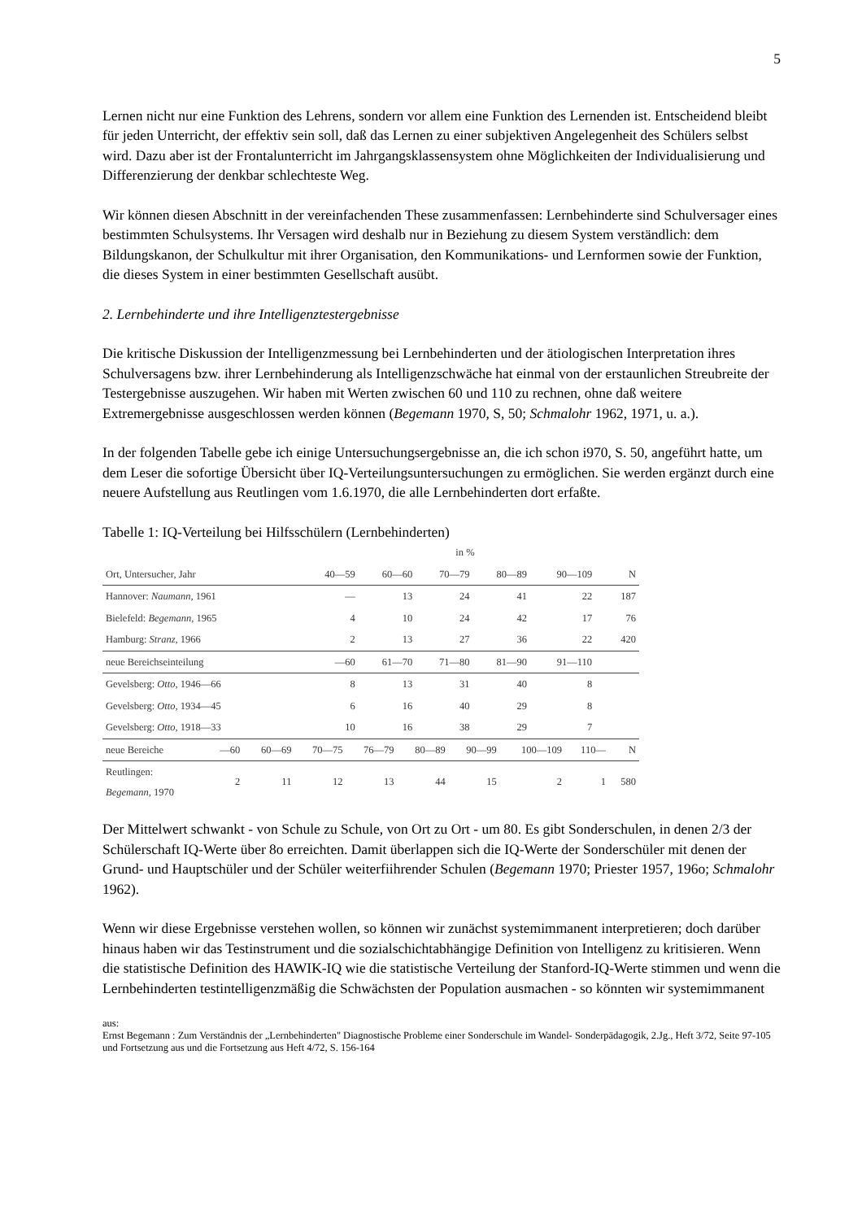5
Lernen nicht nur eine Funktion des Lehrens, sondern vor allem eine Funktion des Lernenden ist. Entscheidend bleibt für jeden Unterricht, der effektiv sein soll, daß das Lernen zu einer subjektiven Angelegenheit des Schülers selbst wird. Dazu aber ist der Frontalunterricht im Jahr­gangsklassensystem ohne Möglichkeiten der Individualisierung und Differenzierung der denkbar schlechteste Weg.
Wir können diesen Abschnitt in der vereinfachenden These zusammenfassen: Lernbehinderte sind Schulversager eines bestimmten Schulsystems. Ihr Versagen wird deshalb nur in Beziehung zu diesem System verständlich: dem Bildungskanon, der Schulkultur mit ihrer Organisation, den Kommunikations- und Lernformen sowie der Funktion, die dieses System in einer bestimmten Gesellschaft ausübt.
2. Lernbehinderte und ihre Intelligenztestergebnisse
Die kritische Diskussion der Intelligenzmessung bei Lernbehinderten und der ätiologischen Interpretation ihres Schulversagens bzw. ihrer Lernbehinderung als Intelligenzschwäche hat einmal von der erstaunlichen Streubreite der Testergebnisse auszugehen. Wir haben mit Werten zwischen 60 und 110 zu rechnen, ohne daß weitere Extremergebnisse ausgeschlossen werden können (Begemann 1970, S, 50; Schmalohr 1962, 1971, u. a.).
In der folgenden Tabelle gebe ich einige Untersuchungsergebnisse an, die ich schon i970, S. 50, angeführt hatte, um dem Leser die sofortige Übersicht über IQ-Verteilungsuntersuchungen zu ermöglichen. Sie werden ergänzt durch eine neuere Aufstellung aus Reutlingen vom 1.6.1970, die alle Lernbehinderten dort erfaßte.
Tabelle 1: IQ-Verteilung bei Hilfsschülern (Lernbehinderten)
| | in % | | | | | | | |
| --- | --- | --- | --- | --- | --- | --- | --- | --- |
| Ort, Untersucher, Jahr | | 40—59 | 60—60 | 70—79 | 80—89 | 90—109 | | N |
| Hannover: Naumann , 1961 | | — | 13 | 24 | 41 | 22 | | 187 |
| Bielefeld: Begemann , 1965 | | 4 | 10 | 24 | 42 | 17 | | 76 |
| Hamburg: Stranz , 1966 | | 2 | 13 | 27 | 36 | 22 | | 420 |
| neue Bereichseinteilung | | —60 | 61—70 | 71—80 | 81—90 | 91—110 | | |
| Gevelsberg: Otto , 1946—66 | | 8 | 13 | 31 | 40 | 8 | | |
| Gevelsberg: Otto , 1934—45 | | 6 | 16 | 40 | 29 | 8 | | |
| Gevelsberg: Otto , 1918—33 | | 10 | 16 | 38 | 29 | 7 | | |
| neue Bereiche | —60 | 60—69 | 70—75 | 76—79 | 80—89 | 90—99 | 100—109 | 110— | N |
| --- | --- | --- | --- | --- | --- | --- | --- | --- | --- |
| Reutlingen: Begemann , 1970 | 2 | 11 | 12 | 13 | 44 | 15 | 2 | 1 | 580 |
Der Mittelwert schwankt - von Schule zu Schule, von Ort zu Ort - um 80. Es gibt Sonder­schulen, in denen 2/3 der Schülerschaft IQ-Werte über 8o erreichten. Damit überlappen sich die IQ-Werte der Sonderschüler mit denen der Grund- und Hauptschüler und der Schüler weiterfiihrender Schulen (Begemann 1970; Priester 1957, 196o; Schmalohr 1962).
Wenn wir diese Ergebnisse verstehen wollen, so können wir zunächst systemimmanent inter­pretieren; doch darüber hinaus haben wir das Testinstrument und die sozialschichtabhängige Definition von Intelligenz zu kritisieren. Wenn die statistische Definition des HAWIK-IQ wie die statistische Verteilung der Stanford-IQ-Werte stimmen und wenn die Lernbehinderten test­intelligenzmäßig die Schwächsten der Population ausmachen - so könnten wir systemimmanent
aus:
Ernst Begemann : Zum Verständnis der „Lernbehinderten" Diagnostische Probleme einer Sonderschule im Wandel- Sonder­pädagogik, 2.Jg., Heft 3/72, Seite 97-105 und Fortsetzung aus und die Fortsetzung aus Heft 4/72, S. 156-164